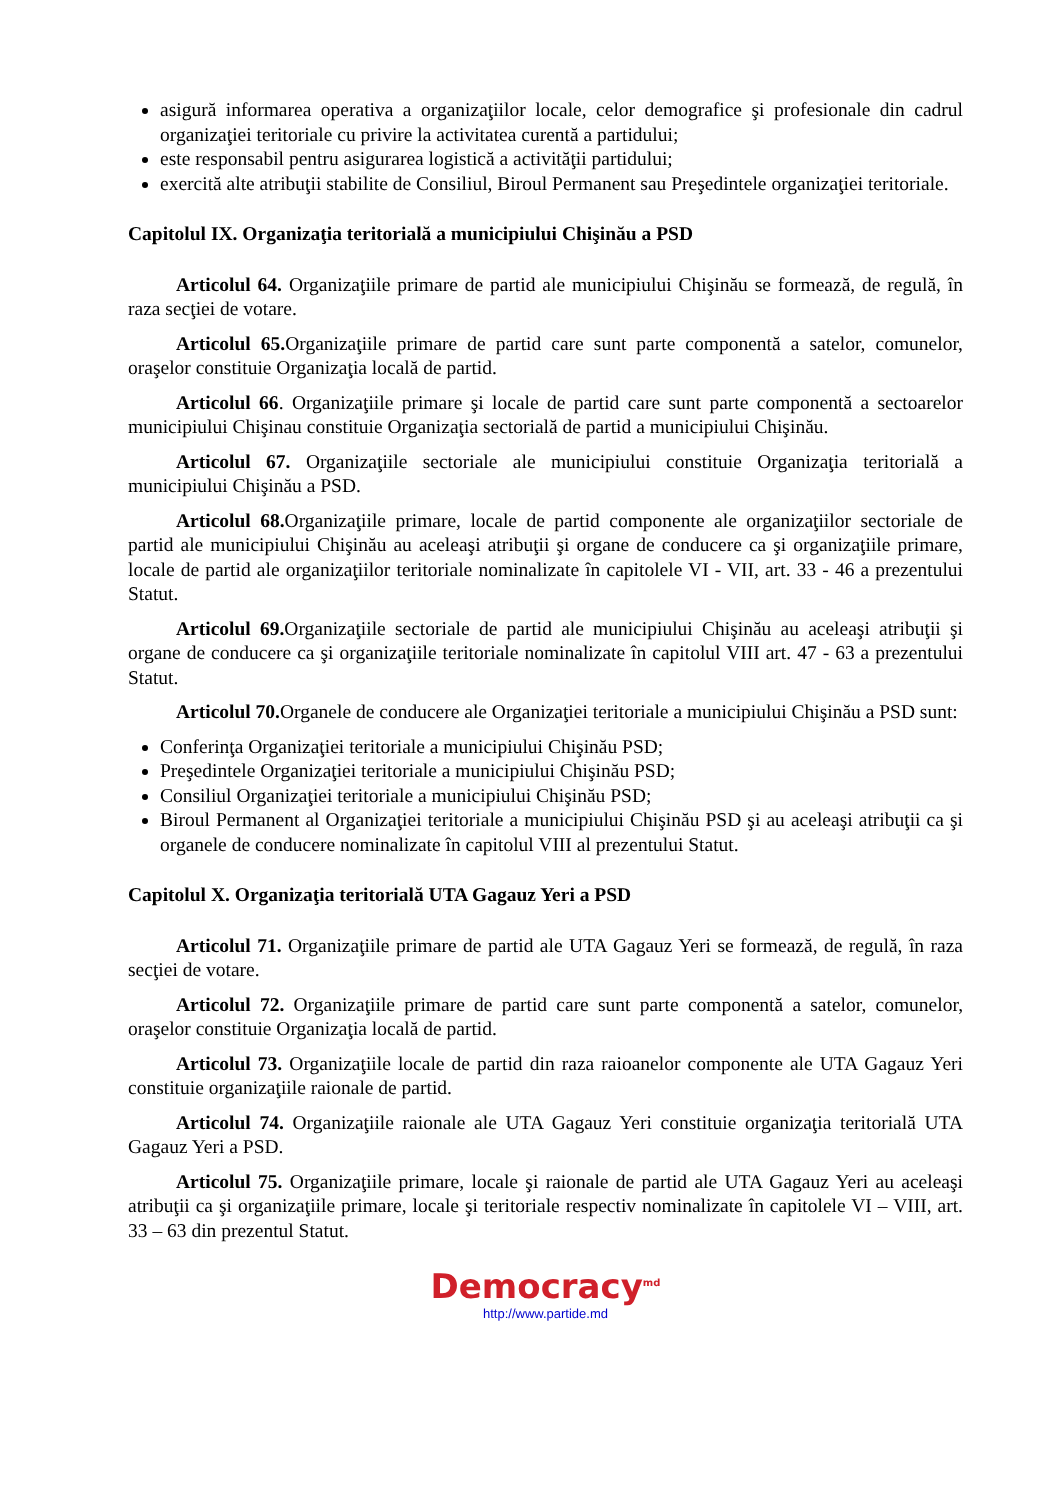asigură informarea operativa a organizaţiilor locale, celor demografice şi profesionale din cadrul organizaţiei teritoriale cu privire la activitatea curentă a partidului;
este responsabil pentru asigurarea logistică a activităţii partidului;
exercită alte atribuţii stabilite de Consiliul, Biroul Permanent sau Preşedintele organizaţiei teritoriale.
Capitolul IX. Organizaţia teritorială a municipiului Chişinău a PSD
Articolul 64. Organizaţiile primare de partid ale municipiului Chişinău se formează, de regulă, în raza secţiei de votare.
Articolul 65. Organizaţiile primare de partid care sunt parte componentă a satelor, comunelor, oraşelor constituie Organizaţia locală de partid.
Articolul 66. Organizaţiile primare şi locale de partid care sunt parte componentă a sectoarelor municipiului Chişinau constituie Organizaţia sectorială de partid a municipiului Chişinău.
Articolul 67. Organizaţiile sectoriale ale municipiului constituie Organizaţia teritorială a municipiului Chişinău a PSD.
Articolul 68. Organizaţiile primare, locale de partid componente ale organizaţiilor sectoriale de partid ale municipiului Chişinău au aceleaşi atribuţii şi organe de conducere ca şi organizaţiile primare, locale de partid ale organizaţiilor teritoriale nominalizate în capitolele VI - VII, art. 33 - 46 a prezentului Statut.
Articolul 69. Organizaţiile sectoriale de partid ale municipiului Chişinău au aceleaşi atribuţii şi organe de conducere ca şi organizaţiile teritoriale nominalizate în capitolul VIII art. 47 - 63 a prezentului Statut.
Articolul 70. Organele de conducere ale Organizaţiei teritoriale a municipiului Chişinău a PSD sunt:
Conferinţa Organizaţiei teritoriale a municipiului Chişinău PSD;
Preşedintele Organizaţiei teritoriale a municipiului Chişinău PSD;
Consiliul Organizaţiei teritoriale a municipiului Chişinău PSD;
Biroul Permanent al Organizaţiei teritoriale a municipiului Chişinău PSD şi au aceleaşi atribuţii ca şi organele de conducere nominalizate în capitolul VIII al prezentului Statut.
Capitolul X. Organizaţia teritorială UTA Gagauz Yeri a PSD
Articolul 71. Organizaţiile primare de partid ale UTA Gagauz Yeri se formează, de regulă, în raza secţiei de votare.
Articolul 72. Organizaţiile primare de partid care sunt parte componentă a satelor, comunelor, oraşelor constituie Organizaţia locală de partid.
Articolul 73. Organizaţiile locale de partid din raza raioanelor componente ale UTA Gagauz Yeri constituie organizaţiile raionale de partid.
Articolul 74. Organizaţiile raionale ale UTA Gagauz Yeri constituie organizaţia teritorială UTA Gagauz Yeri a PSD.
Articolul 75. Organizaţiile primare, locale şi raionale de partid ale UTA Gagauz Yeri au aceleaşi atribuţii ca şi organizaţiile primare, locale şi teritoriale respectiv nominalizate în capitolele VI – VIII, art. 33 – 63 din prezentul Statut.
Democracy<sup>md</sup>
http://www.partide.md